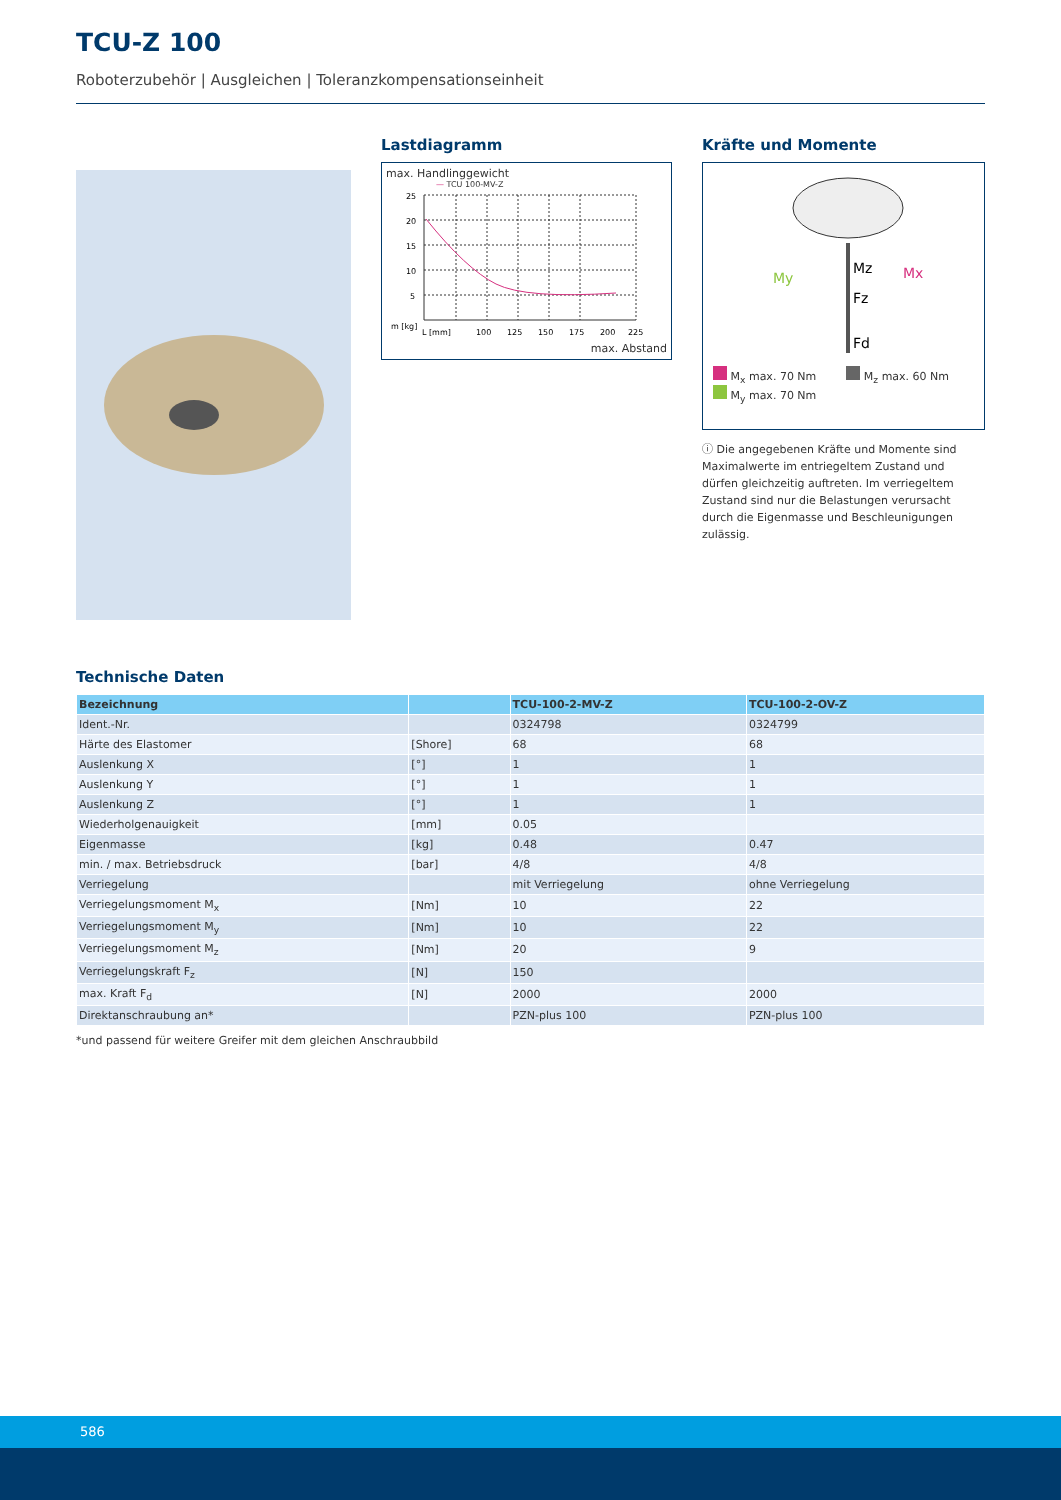TCU-Z 100
Roboterzubehör | Ausgleichen | Toleranzkompensationseinheit
Lastdiagramm
max. Handlinggewicht
— TCU 100-MV-Z
25
20
15
10
5
m [kg]
L [mm]
100
125
150
175
200
225
max. Abstand
Kräfte und Momente
My
Mz
Mx
Fz
Fd
M<sub>x</sub> max. 70 Nm
M<sub>y</sub> max. 70 Nm
M<sub>z</sub> max. 60 Nm
ⓘ Die angegebenen Kräfte und Momente sind Maximalwerte im entriegeltem Zustand und dürfen gleichzeitig auftreten. Im verriegeltem Zustand sind nur die Belastungen verursacht durch die Eigenmasse und Beschleunigungen zulässig.
Technische Daten
| Bezeichnung | | TCU-100-2-MV-Z | TCU-100-2-OV-Z |
| --- | --- | --- | --- |
| Ident.-Nr. | | 0324798 | 0324799 |
| Härte des Elastomer | [Shore] | 68 | 68 |
| Auslenkung X | [°] | 1 | 1 |
| Auslenkung Y | [°] | 1 | 1 |
| Auslenkung Z | [°] | 1 | 1 |
| Wiederholgenauigkeit | [mm] | 0.05 | |
| Eigenmasse | [kg] | 0.48 | 0.47 |
| min. / max. Betriebsdruck | [bar] | 4/8 | 4/8 |
| Verriegelung | | mit Verriegelung | ohne Verriegelung |
| Verriegelungsmoment M<sub>x</sub> | [Nm] | 10 | 22 |
| Verriegelungsmoment M<sub>y</sub> | [Nm] | 10 | 22 |
| Verriegelungsmoment M<sub>z</sub> | [Nm] | 20 | 9 |
| Verriegelungskraft F<sub>z</sub> | [N] | 150 | |
| max. Kraft F<sub>d</sub> | [N] | 2000 | 2000 |
| Direktanschraubung an* | | PZN-plus 100 | PZN-plus 100 |
*und passend für weitere Greifer mit dem gleichen Anschraubbild
586